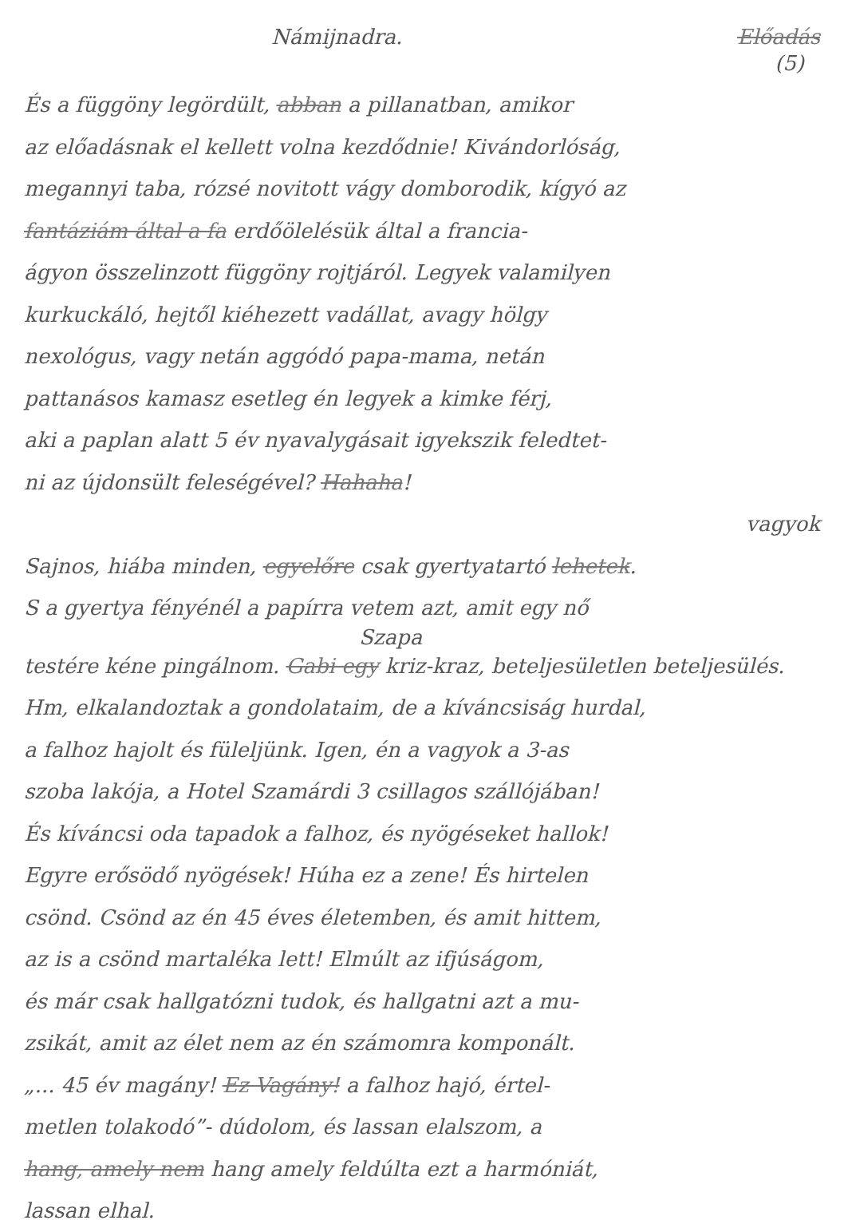Námijnadra. Előadás
(5)
És a függöny legördült, abban a pillanatban, amikor
az előadásnak el kellett volna kezdődnie! Kivándorlóság,
megannyi taba, rózsé novitott vágy domborodik, kígyó az
fantáziám által a fa erdőölelésük által a francia-
ágyon összelinzott függöny rojtjáról. Legyek valamilyen
kurkuckáló, hejtől kiéhezett vadállat, avagy hölgy
nexológus, vagy netán aggódó papa-mama, netán
pattanásos kamasz esetleg én legyek a kimke férj,
aki a paplan alatt 5 év nyavalygásait igyekszik feledtet-
ni az újdonsült feleségével? Hahaha!
vagyok
Sajnos, hiába minden, egyelőre csak gyertyatartó lehetek.
S a gyertya fényénél a papírra vetem azt, amit egy nő
Szapa
testére kéne pingálnom. Gabi egy kriz-kraz, beteljesületlen beteljesülés.
Hm, elkalandoztak a gondolataim, de a kíváncsiság hurdal,
a falhoz hajolt és füleljünk. Igen, én a vagyok a 3-as
szoba lakója, a Hotel Szamárdi 3 csillagos szállójában!
És kíváncsi oda tapadok a falhoz, és nyögéseket hallok!
Egyre erősödő nyögések! Húha ez a zene! És hirtelen
csönd. Csönd az én 45 éves életemben, és amit hittem,
az is a csönd martaléka lett! Elmúlt az ifjúságom,
és már csak hallgatózni tudok, és hallgatni azt a mu-
zsikát, amit az élet nem az én számomra komponált.
„... 45 év magány! Ez Vagány! a falhoz hajó, értel-
metlen tolakodó”- dúdolom, és lassan elalszom, a
hang, amely nem hang amely feldúlta ezt a harmóniát,
lassan elhal.